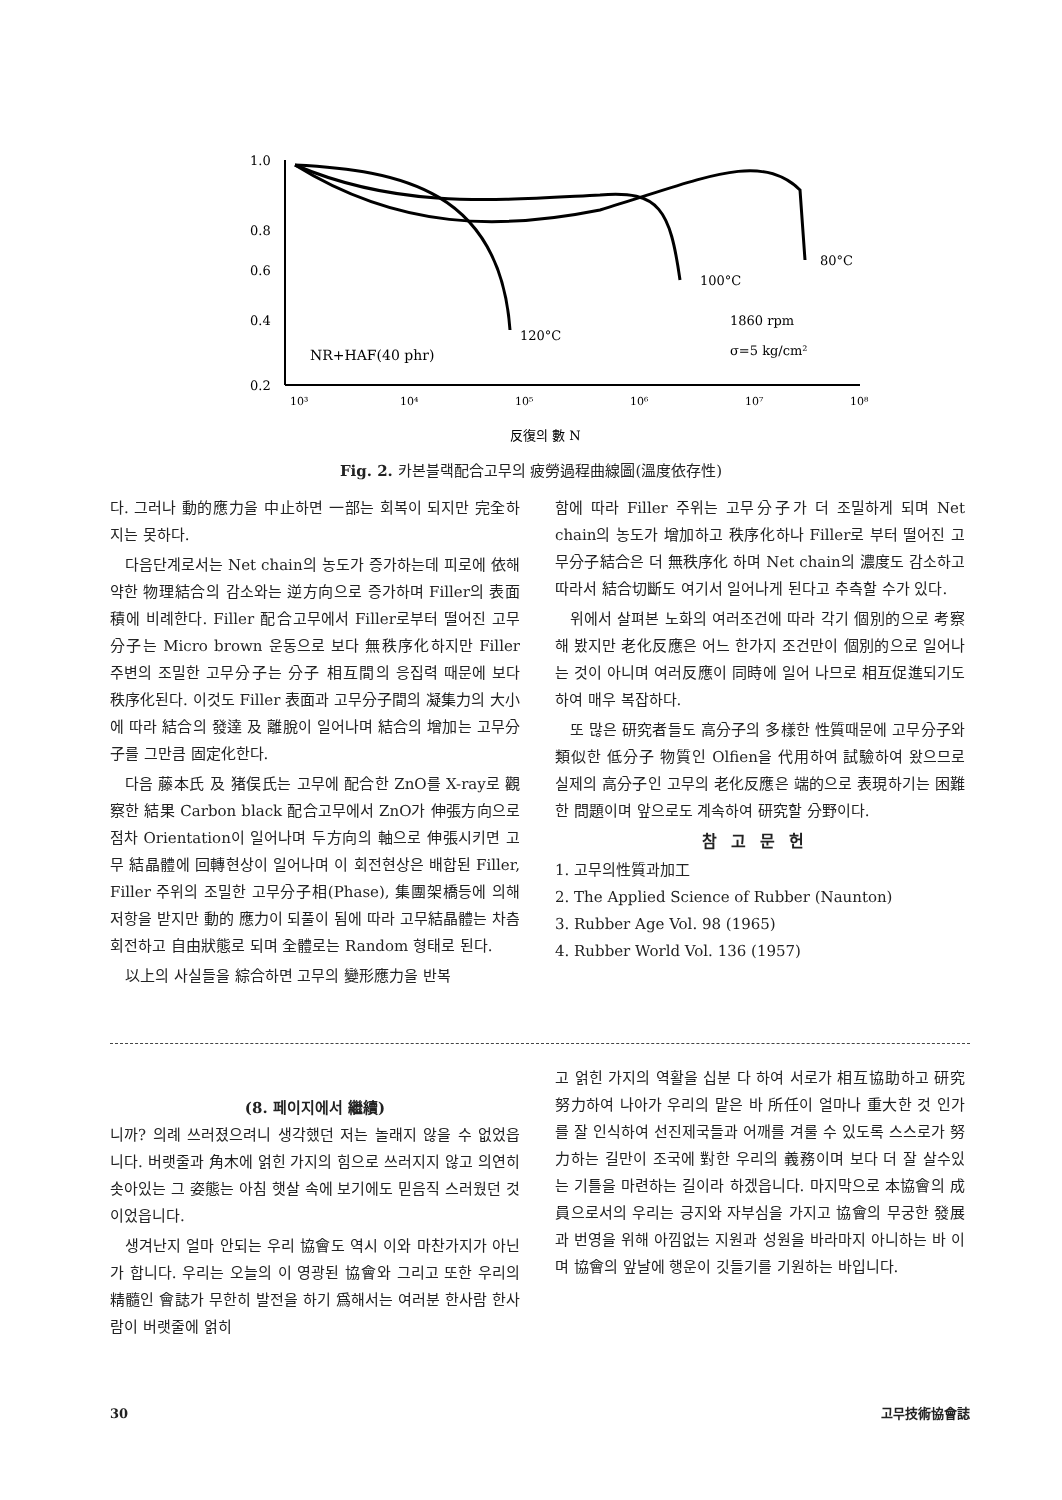1.0
0.8
0.6
0.4
0.2
10³
10⁴
10⁵
10⁶
10⁷
10⁸
反復의 數 N
NR+HAF(40 phr)
120°C
100°C
80°C
1860 rpm
σ=5 kg/cm²
Fig. 2. 카본블랙配合고무의 疲勞過程曲線圖(溫度依存性)
다. 그러나 動的應力을 中止하면 一部는 회복이 되지만 完全하지는 못하다.
다음단계로서는 Net chain의 농도가 증가하는데 피로에 依해 약한 物理結合의 감소와는 逆方向으로 증가하며 Filler의 表面積에 비례한다. Filler 配合고무에서 Filler로부터 떨어진 고무分子는 Micro brown 운동으로 보다 無秩序化하지만 Filler 주변의 조밀한 고무分子는 分子 相互間의 응집력 때문에 보다 秩序化된다. 이것도 Filler 表面과 고무分子間의 凝集力의 大小에 따라 結合의 發達 及 離脫이 일어나며 結合의 增加는 고무分子를 그만큼 固定化한다.
다음 藤本氏 及 猪俣氏는 고무에 配合한 ZnO를 X-ray로 觀察한 結果 Carbon black 配合고무에서 ZnO가 伸張方向으로 점차 Orientation이 일어나며 두方向의 軸으로 伸張시키면 고무 結晶體에 回轉현상이 일어나며 이 회전현상은 배합된 Filler, Filler 주위의 조밀한 고무分子相(Phase), 集團架橋등에 의해 저항을 받지만 動的 應力이 되풀이 됨에 따라 고무結晶體는 차츰 회전하고 自由狀態로 되며 全體로는 Random 형태로 된다.
以上의 사실들을 綜合하면 고무의 變形應力을 반복
함에 따라 Filler 주위는 고무分子가 더 조밀하게 되며 Net chain의 농도가 增加하고 秩序化하나 Filler로 부터 떨어진 고무分子結合은 더 無秩序化 하며 Net chain의 濃度도 감소하고 따라서 結合切斷도 여기서 일어나게 된다고 추측할 수가 있다.
위에서 살펴본 노화의 여러조건에 따라 각기 個別的으로 考察해 봤지만 老化反應은 어느 한가지 조건만이 個別的으로 일어나는 것이 아니며 여러反應이 同時에 일어 나므로 相互促進되기도 하여 매우 복잡하다.
또 많은 研究者들도 高分子의 多樣한 性質때문에 고무分子와 類似한 低分子 物質인 Olfien을 代用하여 試驗하여 왔으므로 실제의 高分子인 고무의 老化反應은 端的으로 表現하기는 困難한 問題이며 앞으로도 계속하여 研究할 分野이다.
참고문헌
1. 고무의性質과加工
2. The Applied Science of Rubber (Naunton)
3. Rubber Age Vol. 98 (1965)
4. Rubber World Vol. 136 (1957)
(8. 페이지에서 繼續)
니까? 의례 쓰러졌으려니 생각했던 저는 놀래지 않을 수 없었읍니다. 버랫줄과 角木에 얽힌 가지의 힘으로 쓰러지지 않고 의연히 솟아있는 그 姿態는 아침 햇살 속에 보기에도 믿음직 스러웠던 것이었읍니다.
생겨난지 얼마 안되는 우리 協會도 역시 이와 마찬가지가 아닌가 합니다. 우리는 오늘의 이 영광된 協會와 그리고 또한 우리의 精髓인 會誌가 무한히 발전을 하기 爲해서는 여러분 한사람 한사람이 버랫줄에 얽히
고 얽힌 가지의 역활을 십분 다 하여 서로가 相互協助하고 研究努力하여 나아가 우리의 맡은 바 所任이 얼마나 重大한 것 인가를 잘 인식하여 선진제국들과 어깨를 겨룰 수 있도록 스스로가 努力하는 길만이 조국에 對한 우리의 義務이며 보다 더 잘 살수있는 기틀을 마련하는 길이라 하겠읍니다. 마지막으로 本協會의 成員으로서의 우리는 긍지와 자부심을 가지고 協會의 무궁한 發展과 번영을 위해 아낌없는 지원과 성원을 바라마지 아니하는 바 이며 協會의 앞날에 행운이 깃들기를 기원하는 바입니다.
30 고무技術協會誌